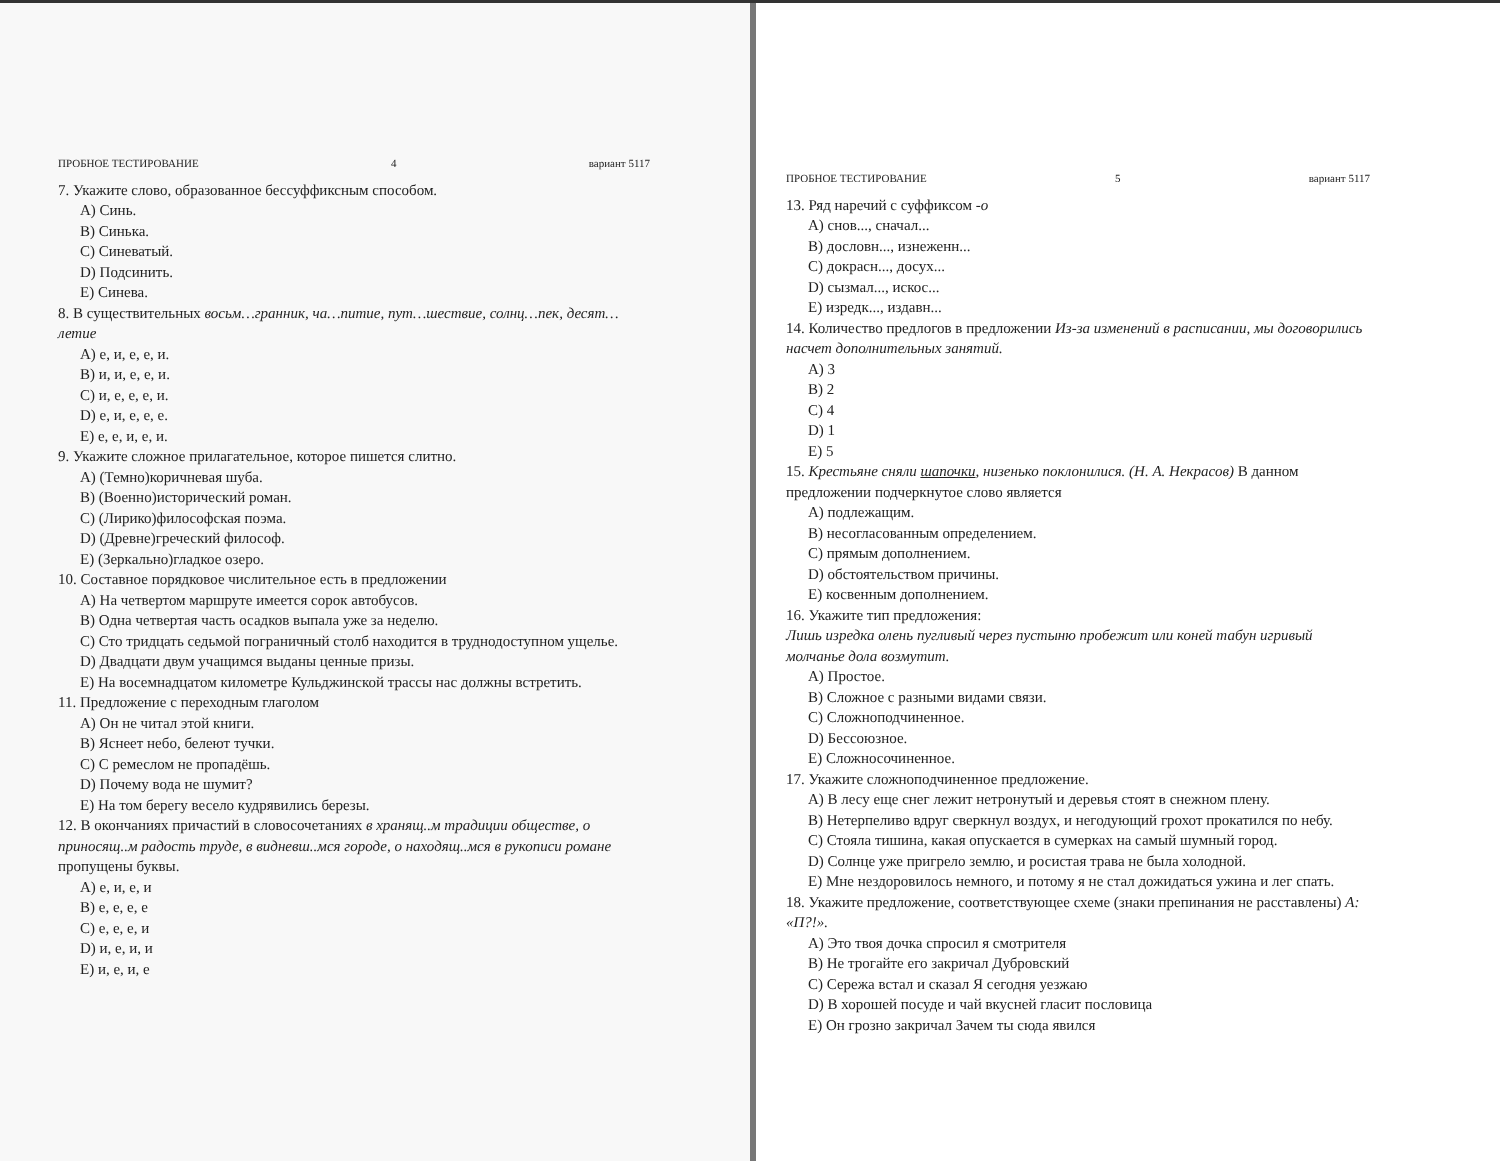ПРОБНОЕ ТЕСТИРОВАНИЕ 4 вариант 5117
7. Укажите слово, образованное бессуффиксным способом.
A) Синь.
B) Синька.
C) Синеватый.
D) Подсинить.
E) Синева.
8. В существительных восьм…гранник, ча…питие, пут…шествие, солнц…пек, десят…летие
A) е, и, е, е, и.
B) и, и, е, е, и.
C) и, е, е, е, и.
D) е, и, е, е, е.
E) е, е, и, е, и.
9. Укажите сложное прилагательное, которое пишется слитно.
A) (Темно)коричневая шуба.
B) (Военно)исторический роман.
C) (Лирико)философская поэма.
D) (Древне)греческий философ.
E) (Зеркально)гладкое озеро.
10. Составное порядковое числительное есть в предложении
A) На четвертом маршруте имеется сорок автобусов.
B) Одна четвертая часть осадков выпала уже за неделю.
C) Сто тридцать седьмой пограничный столб находится в труднодоступном ущелье.
D) Двадцати двум учащимся выданы ценные призы.
E) На восемнадцатом километре Кульджинской трассы нас должны встретить.
11. Предложение с переходным глаголом
A) Он не читал этой книги.
B) Яснеет небо, белеют тучки.
C) С ремеслом не пропадёшь.
D) Почему вода не шумит?
E) На том берегу весело кудрявились березы.
12. В окончаниях причастий в словосочетаниях в хранящ..м традиции обществе, о приносящ..м радость труде, в видневш..мся городе, о находящ..мся в рукописи романе пропущены буквы.
A) е, и, е, и
B) е, е, е, е
C) е, е, е, и
D) и, е, и, и
E) и, е, и, е
ПРОБНОЕ ТЕСТИРОВАНИЕ 5 вариант 5117
13. Ряд наречий с суффиксом -о
A) снов..., сначал...
B) дословн..., изнеженн...
C) докрасн..., досух...
D) сызмал..., искос...
E) изредк..., издавн...
14. Количество предлогов в предложении Из-за изменений в расписании, мы договорились насчет дополнительных занятий.
A) 3
B) 2
C) 4
D) 1
E) 5
15. Крестьяне сняли шапочки, низенько поклонилися. (Н. А. Некрасов) В данном предложении подчеркнутое слово является
A) подлежащим.
B) несогласованным определением.
C) прямым дополнением.
D) обстоятельством причины.
E) косвенным дополнением.
16. Укажите тип предложения:
Лишь изредка олень пугливый через пустыню пробежит или коней табун игривый молчанье дола возмутит.
A) Простое.
B) Сложное с разными видами связи.
C) Сложноподчиненное.
D) Бессоюзное.
E) Сложносочиненное.
17. Укажите сложноподчиненное предложение.
A) В лесу еще снег лежит нетронутый и деревья стоят в снежном плену.
B) Нетерпеливо вдруг сверкнул воздух, и негодующий грохот прокатился по небу.
C) Стояла тишина, какая опускается в сумерках на самый шумный город.
D) Солнце уже пригрело землю, и росистая трава не была холодной.
E) Мне нездоровилось немного, и потому я не стал дожидаться ужина и лег спать.
18. Укажите предложение, соответствующее схеме (знаки препинания не расставлены) А: «П?!».
A) Это твоя дочка спросил я смотрителя
B) Не трогайте его закричал Дубровский
C) Сережа встал и сказал Я сегодня уезжаю
D) В хорошей посуде и чай вкусней гласит пословица
E) Он грозно закричал Зачем ты сюда явился